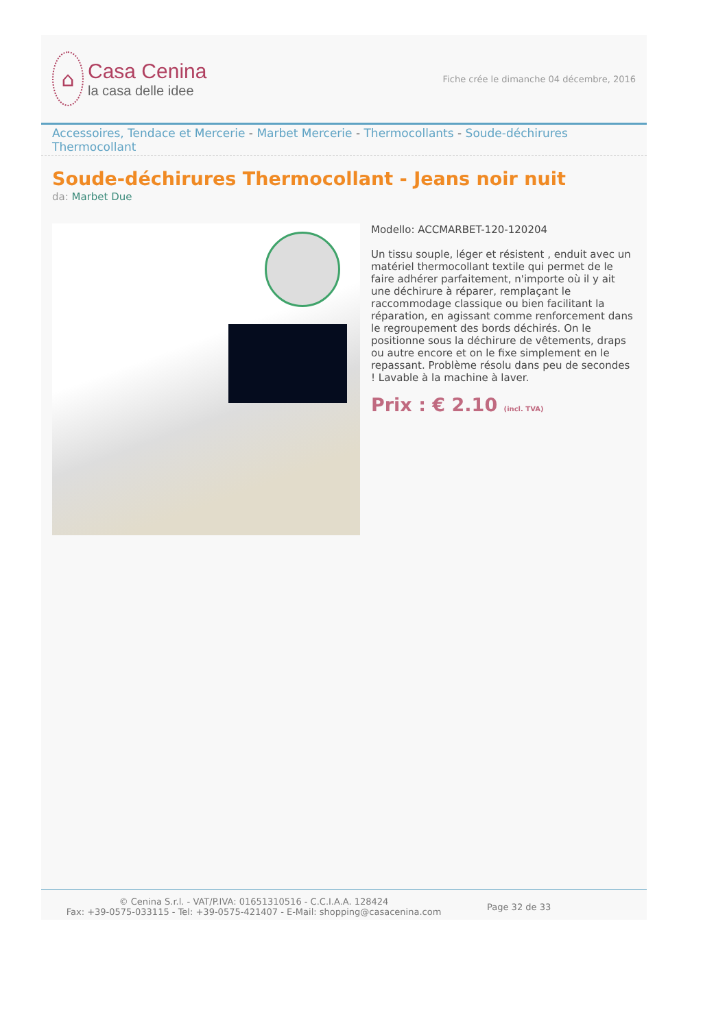⌂
Casa Cenina
la casa delle idee
Fiche crée le dimanche 04 décembre, 2016
Accessoires, Tendace et Mercerie - Marbet Mercerie - Thermocollants - Soude-déchirures Thermocollant
Soude-déchirures Thermocollant - Jeans noir nuit
da: Marbet Due
Modello: ACCMARBET-120-120204
Un tissu souple, léger et résistent , enduit avec un matériel thermocollant textile qui permet de le faire adhérer parfaitement, n'importe où il y ait une déchirure à réparer, remplaçant le raccommodage classique ou bien facilitant la réparation, en agissant comme renforcement dans le regroupement des bords déchirés. On le positionne sous la déchirure de vêtements, draps ou autre encore et on le fixe simplement en le repassant. Problème résolu dans peu de secondes ! Lavable à la machine à laver.
Prix : € 2.10 (incl. TVA)
© Cenina S.r.l. - VAT/P.IVA: 01651310516 - C.C.I.A.A. 128424
Fax: +39-0575-033115 - Tel: +39-0575-421407 - E-Mail: shopping@casacenina.com
Page 32 de 33